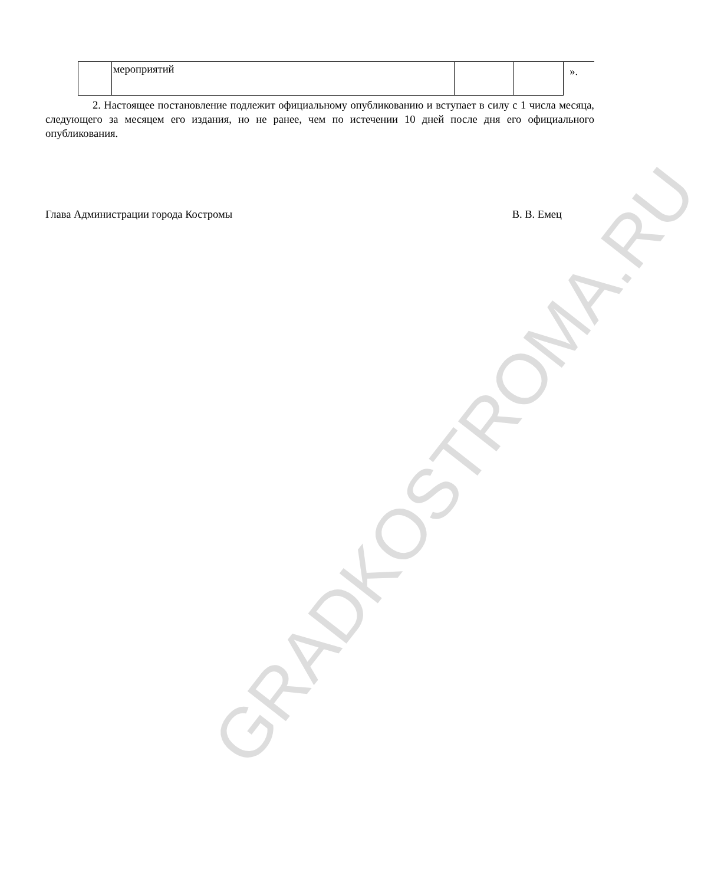| | мероприятий | | | ». |
2. Настоящее постановление подлежит официальному опубликованию и вступает в силу с 1 числа месяца, следующего за месяцем его издания, но не ранее, чем по истечении 10 дней после дня его официального опубликования.
Глава Администрации города Костромы В. В. Емец
GRADKOSTROMA.RU